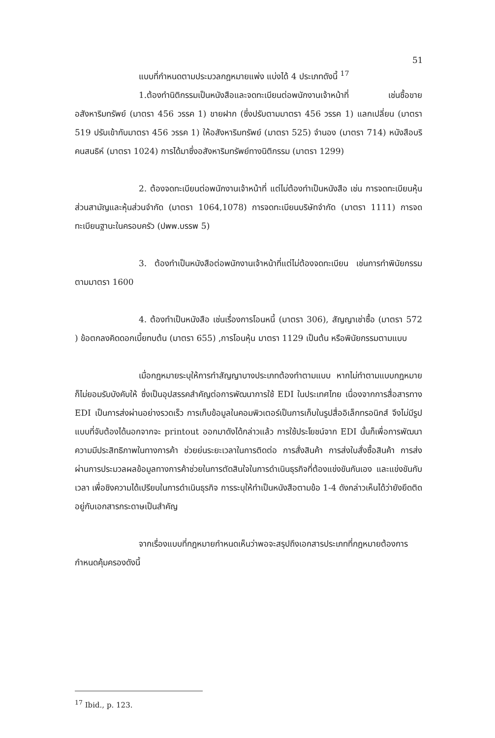51
แบบที่กำหนดตามประมวลกฎหมายแพ่ง แบ่งได้ 4 ประเภทดังนี้ <sup>17</sup>
1.ต้องทำนิติกรรมเป็นหนังสือและจดทะเบียนต่อพนักงานเจ้าหน้าที่ เช่นซื้อขาย อสังหาริมทรัพย์ (มาตรา 456 วรรค 1) ขายฝาก (ซึ่งปรับตามมาตรา 456 วรรค 1) แลกเปลี่ยน (มาตรา 519 ปรับเข้ากับมาตรา 456 วรรค 1) ให้อสังหาริมทรัพย์ (มาตรา 525) จำนอง (มาตรา 714) หนังสือบริคนสนธิห์ (มาตรา 1024) การได้มาซึ่งอสังหาริมทรัพย์ทางนิติกรรม (มาตรา 1299)
2. ต้องจดทะเบียนต่อพนักงานเจ้าหน้าที่ แต่ไม่ต้องทำเป็นหนังสือ เช่น การจดทะเบียนหุ้นส่วนสามัญและหุ้นส่วนจำกัด (มาตรา 1064,1078) การจดทะเบียนบริษัทจำกัด (มาตรา 1111) การจดทะเบียนฐานะในครอบครัว (ปพพ.บรรพ 5)
3. ต้องทำเป็นหนังสือต่อพนักงานเจ้าหน้าที่แต่ไม่ต้องจดทะเบียน เช่นการทำพินัยกรรมตามมาตรา 1600
4. ต้องทำเป็นหนังสือ เช่นเรื่องการโอนหนี้ (มาตรา 306), สัญญาเช่าซื้อ (มาตรา 572 ) ข้อตกลงคิดดอกเบี้ยทบต้น (มาตรา 655) ,การโอนหุ้น มาตรา 1129 เป็นต้น หรือพินัยกรรมตามแบบ
เมื่อกฎหมายระบุให้การทำสัญญาบางประเภทต้องทำตามแบบ หากไม่ทำตามแบบกฎหมายก็ไม่ยอมรับบังคับให้ ซึ่งเป็นอุปสรรคสำคัญต่อการพัฒนาการใช้ EDI ในประเทศไทย เนื่องจากการสื่อสารทาง EDI เป็นการส่งผ่านอย่างรวดเร็ว การเก็บข้อมูลในคอมพิวเตอร์เป็นการเก็บในรูปสื่ออิเล็กทรอนิกส์ จึงไม่มีรูปแบบที่จับต้องได้นอกจากจะ printout ออกมาดังได้กล่าวแล้ว การใช้ประโยชน์จาก EDI นั้นก็เพื่อการพัฒนาความมีประสิทธิภาพในทางการค้า ช่วยย่นระยะเวลาในการติดต่อ การสั่งสินค้า การส่งใบสั่งซื้อสินค้า การส่งผ่านการประมวลผลข้อมูลทางการค้าช่วยในการตัดสินใจในการดำเนินธุรกิจที่ต้องแข่งขันกันเอง และแข่งขันกับเวลา เพื่อชิงความได้เปรียบในการดำเนินธุรกิจ การระบุให้ทำเป็นหนังสือตามข้อ 1-4 ดังกล่าวเห็นได้ว่ายังยึดติดอยู่กับเอกสารกระดาษเป็นสำคัญ
จากเรื่องแบบที่กฎหมายกำหนดเห็นว่าพอจะสรุปถึงเอกสารประเภทที่กฎหมายต้องการกำหนดคุ้มครองดังนี้
<sup>17</sup> Ibid., p. 123.